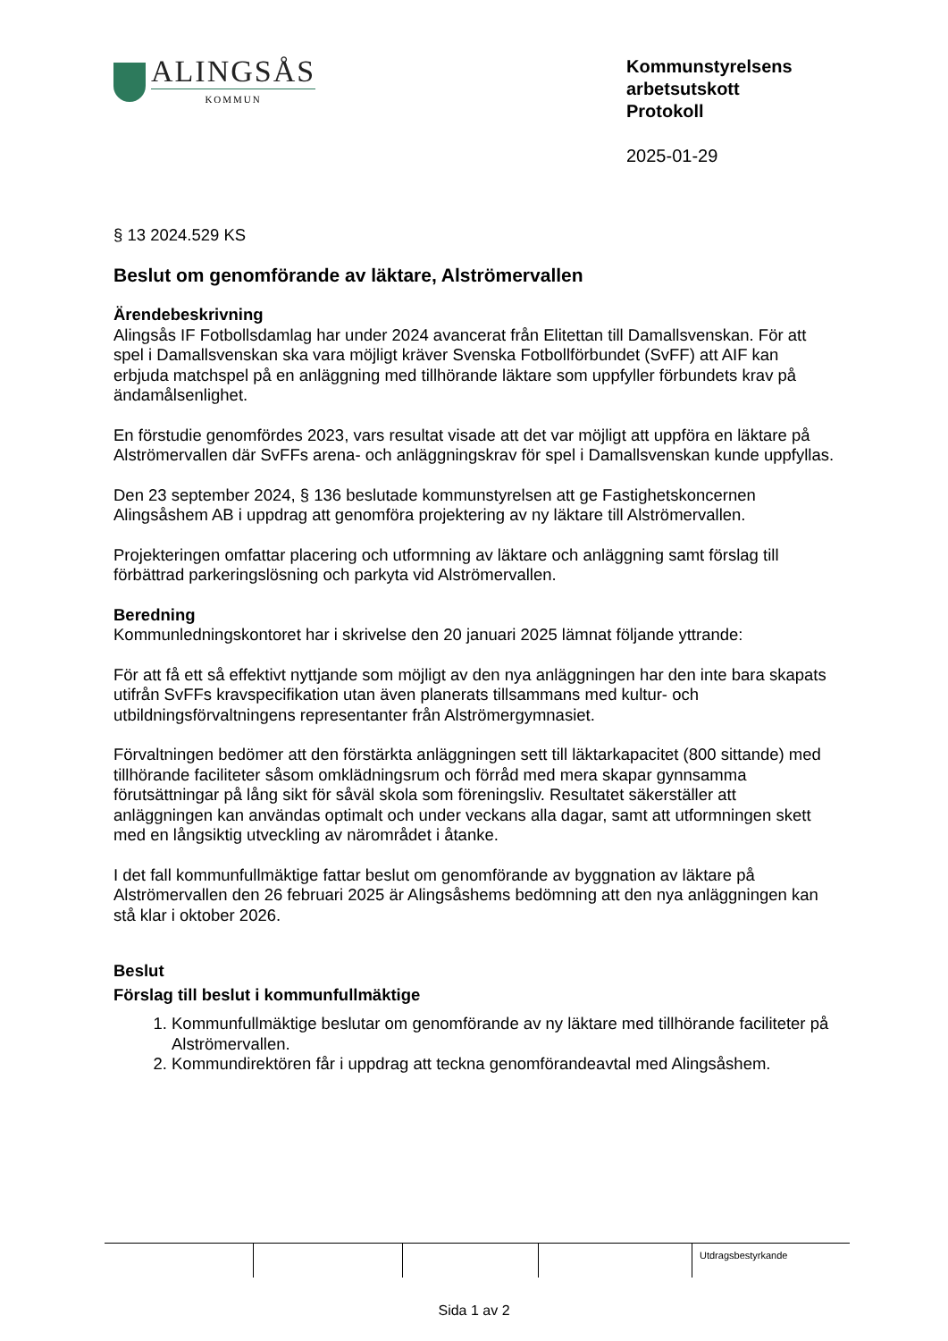ALINGSÅS
KOMMUN
Kommunstyrelsens
arbetsutskott
Protokoll
2025-01-29
§ 13 2024.529 KS
Beslut om genomförande av läktare, Alströmervallen
Ärendebeskrivning
Alingsås IF Fotbollsdamlag har under 2024 avancerat från Elitettan till Damallsvenskan. För att spel i Damallsvenskan ska vara möjligt kräver Svenska Fotbollförbundet (SvFF) att AIF kan erbjuda matchspel på en anläggning med tillhörande läktare som uppfyller förbundets krav på ändamålsenlighet.
En förstudie genomfördes 2023, vars resultat visade att det var möjligt att uppföra en läktare på Alströmervallen där SvFFs arena- och anläggningskrav för spel i Damallsvenskan kunde uppfyllas.
Den 23 september 2024, § 136 beslutade kommunstyrelsen att ge Fastighetskoncernen Alingsåshem AB i uppdrag att genomföra projektering av ny läktare till Alströmervallen.
Projekteringen omfattar placering och utformning av läktare och anläggning samt förslag till förbättrad parkeringslösning och parkyta vid Alströmervallen.
Beredning
Kommunledningskontoret har i skrivelse den 20 januari 2025 lämnat följande yttrande:
För att få ett så effektivt nyttjande som möjligt av den nya anläggningen har den inte bara skapats utifrån SvFFs kravspecifikation utan även planerats tillsammans med kultur- och utbildningsförvaltningens representanter från Alströmergymnasiet.
Förvaltningen bedömer att den förstärkta anläggningen sett till läktarkapacitet (800 sittande) med tillhörande faciliteter såsom omklädningsrum och förråd med mera skapar gynnsamma förutsättningar på lång sikt för såväl skola som föreningsliv. Resultatet säkerställer att anläggningen kan användas optimalt och under veckans alla dagar, samt att utformningen skett med en långsiktig utveckling av närområdet i åtanke.
I det fall kommunfullmäktige fattar beslut om genomförande av byggnation av läktare på Alströmervallen den 26 februari 2025 är Alingsåshems bedömning att den nya anläggningen kan stå klar i oktober 2026.
Beslut
Förslag till beslut i kommunfullmäktige
1. Kommunfullmäktige beslutar om genomförande av ny läktare med tillhörande faciliteter på Alströmervallen.
2. Kommundirektören får i uppdrag att teckna genomförandeavtal med Alingsåshem.
| | | | | Utdragsbestyrkande |
Sida 1 av 2